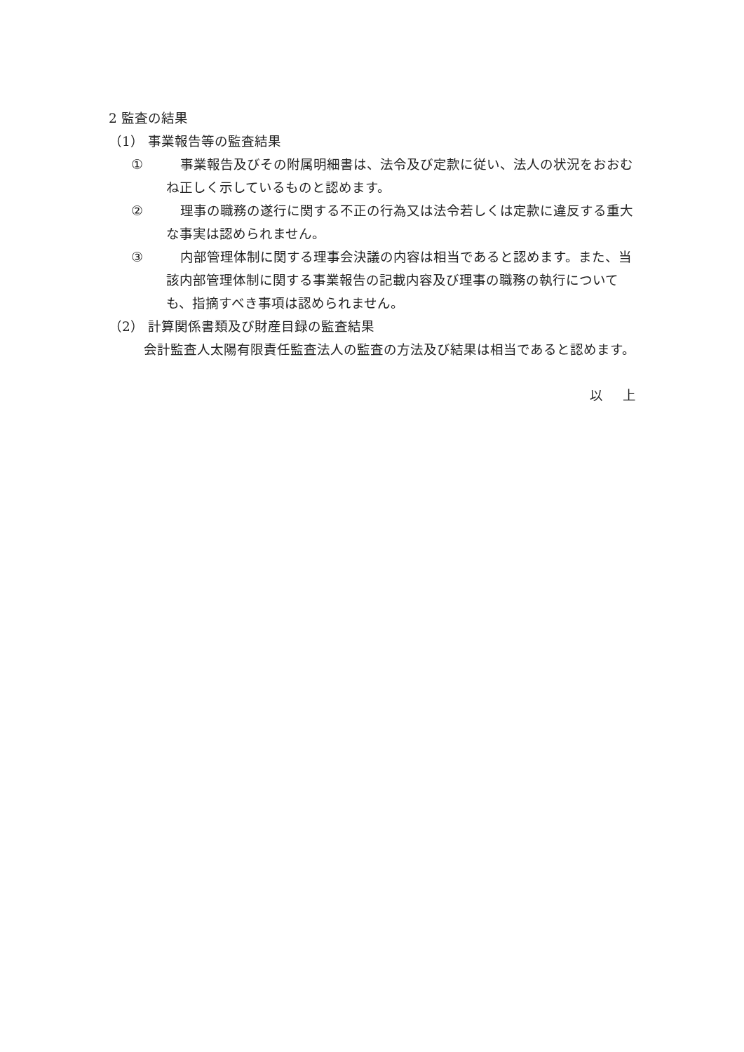2 監査の結果
（1） 事業報告等の監査結果
① 事業報告及びその附属明細書は、法令及び定款に従い、法人の状況をおおむね正しく示しているものと認めます。
② 理事の職務の遂行に関する不正の行為又は法令若しくは定款に違反する重大な事実は認められません。
③ 内部管理体制に関する理事会決議の内容は相当であると認めます。また、当該内部管理体制に関する事業報告の記載内容及び理事の職務の執行についても、指摘すべき事項は認められません。
（2） 計算関係書類及び財産目録の監査結果
会計監査人太陽有限責任監査法人の監査の方法及び結果は相当であると認めます。
以上